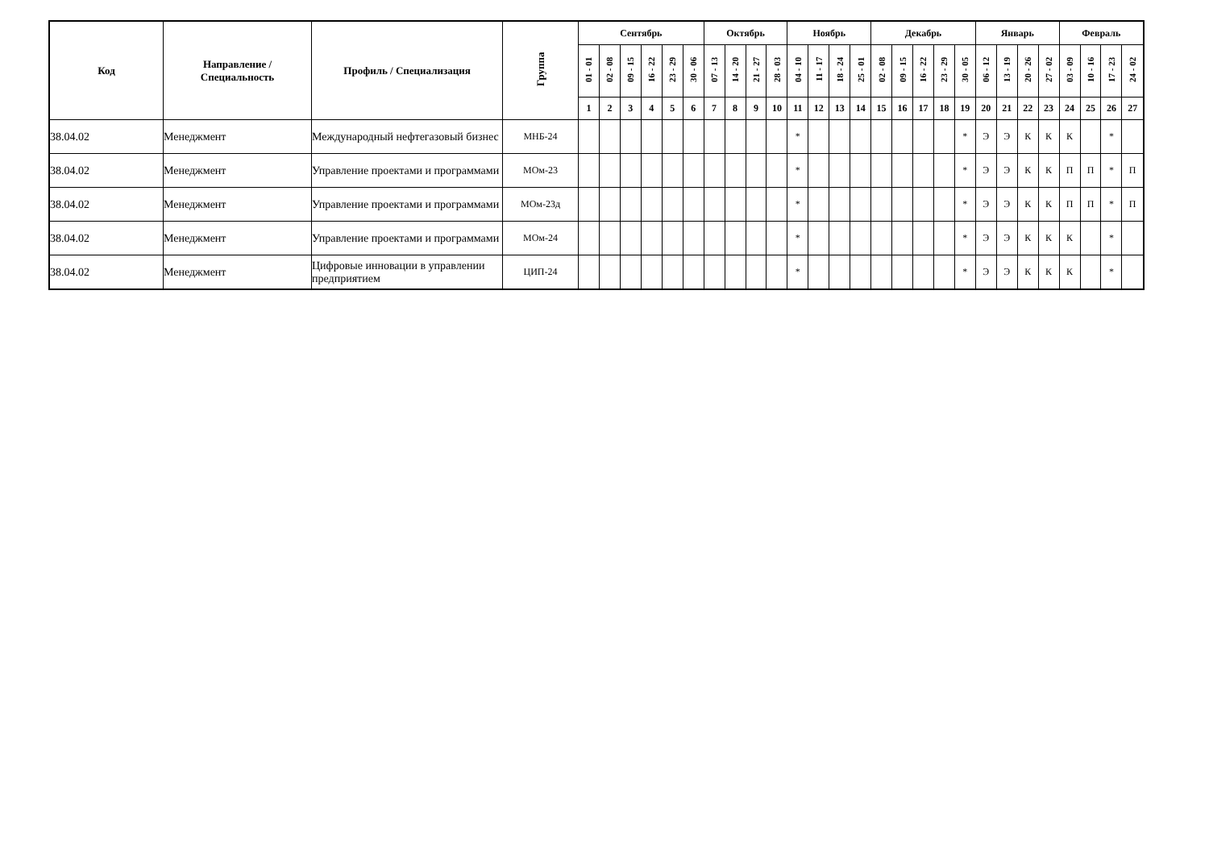| Код | Направление / Специальность | Профиль / Специализация | Группа | Сентябрь | | | | | | Октябрь | | | | Ноябрь | | | | Декабрь | | | | | Январь | | | | Февраль | | | |
| --- | --- | --- | --- | --- | --- | --- | --- | --- | --- | --- | --- | --- | --- | --- | --- | --- | --- | --- | --- | --- | --- | --- | --- | --- | --- | --- | --- | --- | --- | --- |
| | | | | 01 - 01 | 02 - 08 | 09 - 15 | 16 - 22 | 23 - 29 | 30 - 06 | 07 - 13 | 14 - 20 | 21 - 27 | 28 - 03 | 04 - 10 | 11 - 17 | 18 - 24 | 25 - 01 | 02 - 08 | 09 - 15 | 16 - 22 | 23 - 29 | 30 - 05 | 06 - 12 | 13 - 19 | 20 - 26 | 27 - 02 | 03 - 09 | 10 - 16 | 17 - 23 | 24 - 02 |
| | | | | 1 | 2 | 3 | 4 | 5 | 6 | 7 | 8 | 9 | 10 | 11 | 12 | 13 | 14 | 15 | 16 | 17 | 18 | 19 | 20 | 21 | 22 | 23 | 24 | 25 | 26 | 27 |
| 38.04.02 | Менеджмент | Международный нефтегазовый бизнес | МНБ-24 | | | | | | | | | | | * | | | | | | | | * | Э | Э | К | К | К | | * | |
| 38.04.02 | Менеджмент | Управление проектами и программами | МОм-23 | | | | | | | | | | | * | | | | | | | | * | Э | Э | К | К | П | П | * | П |
| 38.04.02 | Менеджмент | Управление проектами и программами | МОм-23д | | | | | | | | | | | * | | | | | | | | * | Э | Э | К | К | П | П | * | П |
| 38.04.02 | Менеджмент | Управление проектами и программами | МОм-24 | | | | | | | | | | | * | | | | | | | | * | Э | Э | К | К | К | | * | |
| 38.04.02 | Менеджмент | Цифровые инновации в управлении предприятием | ЦИП-24 | | | | | | | | | | | * | | | | | | | | * | Э | Э | К | К | К | | * | |